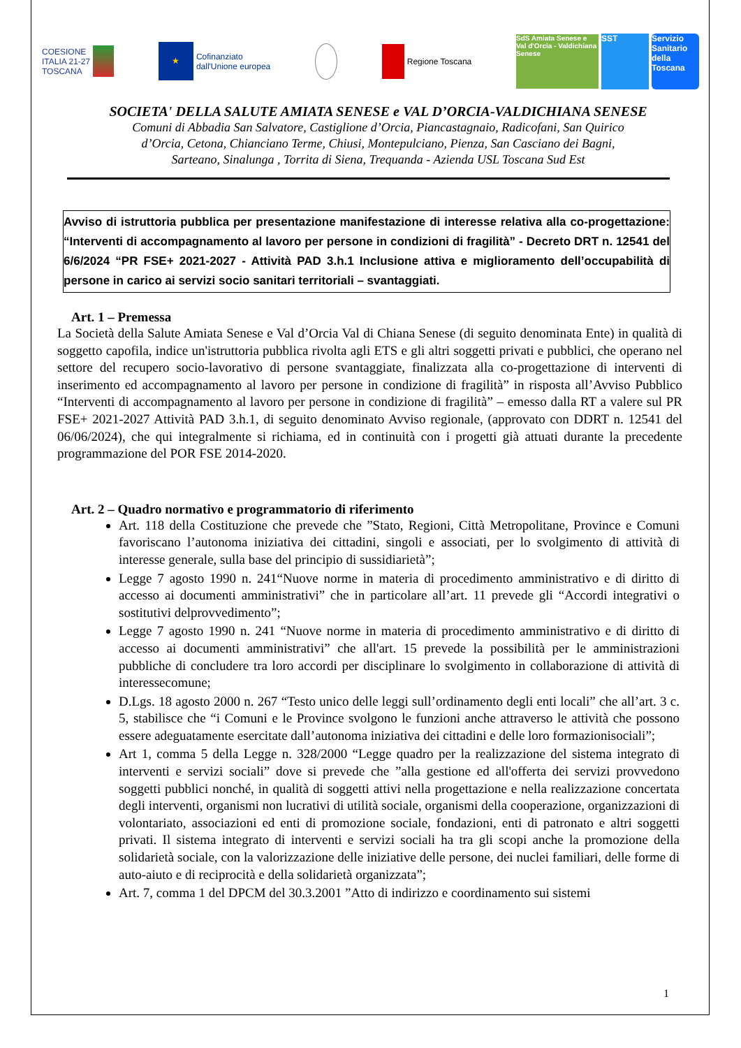COESIONE
ITALIA 21-27
TOSCANA
★ Cofinanziato
dall'Unione europea
Regione Toscana
SdS Amiata Senese e Val d'Orcia - Valdichiana Senese SST Servizio Sanitario della Toscana
SOCIETA' DELLA SALUTE AMIATA SENESE e VAL D’ORCIA-VALDICHIANA SENESE
Comuni di Abbadia San Salvatore, Castiglione d’Orcia, Piancastagnaio, Radicofani, San Quirico
d’Orcia, Cetona, Chianciano Terme, Chiusi, Montepulciano, Pienza, San Casciano dei Bagni,
Sarteano, Sinalunga , Torrita di Siena, Trequanda - Azienda USL Toscana Sud Est
Avviso di istruttoria pubblica per presentazione manifestazione di interesse relativa alla co-progettazione: “Interventi di accompagnamento al lavoro per persone in condizioni di fragilità” - Decreto DRT n. 12541 del 6/6/2024 “PR FSE+ 2021-2027 - Attività PAD 3.h.1 Inclusione attiva e miglioramento dell’occupabilità di persone in carico ai servizi socio sanitari territoriali – svantaggiati.
Art. 1 – Premessa
La Società della Salute Amiata Senese e Val d’Orcia Val di Chiana Senese (di seguito denominata Ente) in qualità di soggetto capofila, indice un'istruttoria pubblica rivolta agli ETS e gli altri soggetti privati e pubblici, che operano nel settore del recupero socio-lavorativo di persone svantaggiate, finalizzata alla co-progettazione di interventi di inserimento ed accompagnamento al lavoro per persone in condizione di fragilità” in risposta all’Avviso Pubblico “Interventi di accompagnamento al lavoro per persone in condizione di fragilità” – emesso dalla RT a valere sul PR FSE+ 2021-2027 Attività PAD 3.h.1, di seguito denominato Avviso regionale, (approvato con DDRT n. 12541 del 06/06/2024), che qui integralmente si richiama, ed in continuità con i progetti già attuati durante la precedente programmazione del POR FSE 2014-2020.
Art. 2 – Quadro normativo e programmatorio di riferimento
Art. 118 della Costituzione che prevede che ”Stato, Regioni, Città Metropolitane, Province e Comuni favoriscano l’autonoma iniziativa dei cittadini, singoli e associati, per lo svolgimento di attività di interesse generale, sulla base del principio di sussidiarietà”;
Legge 7 agosto 1990 n. 241“Nuove norme in materia di procedimento amministrativo e di diritto di accesso ai documenti amministrativi” che in particolare all’art. 11 prevede gli “Accordi integrativi o sostitutivi delprovvedimento”;
Legge 7 agosto 1990 n. 241 “Nuove norme in materia di procedimento amministrativo e di diritto di accesso ai documenti amministrativi” che all'art. 15 prevede la possibilità per le amministrazioni pubbliche di concludere tra loro accordi per disciplinare lo svolgimento in collaborazione di attività di interessecomune;
D.Lgs. 18 agosto 2000 n. 267 “Testo unico delle leggi sull’ordinamento degli enti locali” che all’art. 3 c. 5, stabilisce che “i Comuni e le Province svolgono le funzioni anche attraverso le attività che possono essere adeguatamente esercitate dall’autonoma iniziativa dei cittadini e delle loro formazionisociali”;
Art 1, comma 5 della Legge n. 328/2000 “Legge quadro per la realizzazione del sistema integrato di interventi e servizi sociali” dove si prevede che ”alla gestione ed all'offerta dei servizi provvedono soggetti pubblici nonché, in qualità di soggetti attivi nella progettazione e nella realizzazione concertata degli interventi, organismi non lucrativi di utilità sociale, organismi della cooperazione, organizzazioni di volontariato, associazioni ed enti di promozione sociale, fondazioni, enti di patronato e altri soggetti privati. Il sistema integrato di interventi e servizi sociali ha tra gli scopi anche la promozione della solidarietà sociale, con la valorizzazione delle iniziative delle persone, dei nuclei familiari, delle forme di auto-aiuto e di reciprocità e della solidarietà organizzata”;
Art. 7, comma 1 del DPCM del 30.3.2001 ”Atto di indirizzo e coordinamento sui sistemi
1